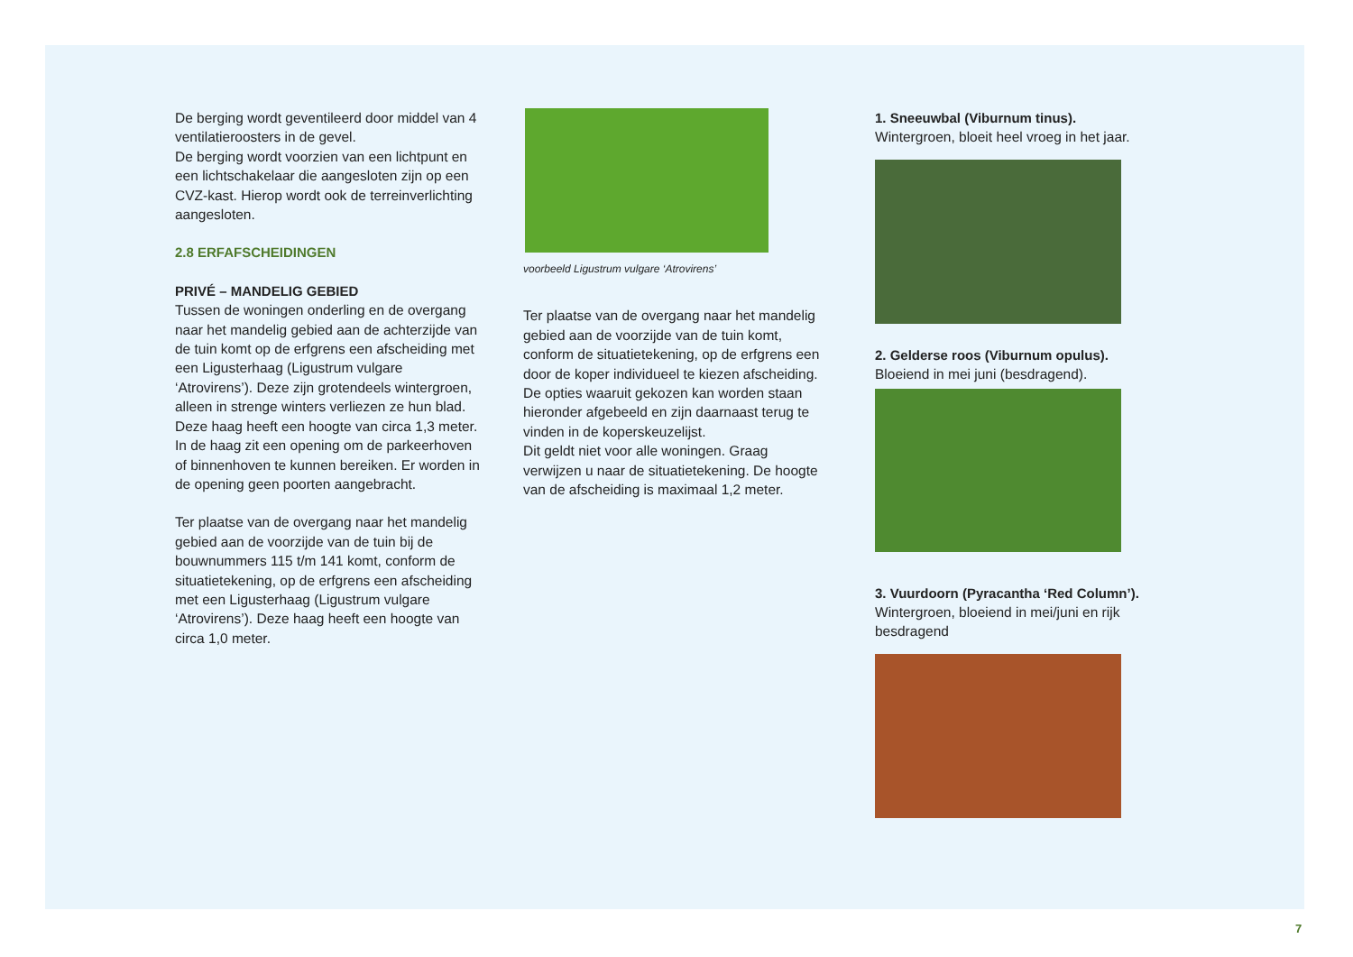De berging wordt geventileerd door middel van 4 ventilatieroosters in de gevel.
De berging wordt voorzien van een lichtpunt en een lichtschakelaar die aangesloten zijn op een CVZ-kast. Hierop wordt ook de terreinverlichting aangesloten.
2.8 ERFAFSCHEIDINGEN
PRIVÉ – MANDELIG GEBIED
Tussen de woningen onderling en de overgang naar het mandelig gebied aan de achterzijde van de tuin komt op de erfgrens een afscheiding met een Ligusterhaag (Ligustrum vulgare ‘Atrovirens’). Deze zijn grotendeels wintergroen, alleen in strenge winters verliezen ze hun blad. Deze haag heeft een hoogte van circa 1,3 meter. In de haag zit een opening om de parkeerhoven of binnenhoven te kunnen bereiken. Er worden in de opening geen poorten aangebracht.
Ter plaatse van de overgang naar het mandelig gebied aan de voorzijde van de tuin bij de bouwnummers 115 t/m 141 komt, conform de situatietekening, op de erfgrens een afscheiding met een Ligusterhaag (Ligustrum vulgare ‘Atrovirens’). Deze haag heeft een hoogte van circa 1,0 meter.
voorbeeld Ligustrum vulgare ‘Atrovirens’
Ter plaatse van de overgang naar het mandelig gebied aan de voorzijde van de tuin komt, conform de situatietekening, op de erfgrens een door de koper individueel te kiezen afscheiding. De opties waaruit gekozen kan worden staan hieronder afgebeeld en zijn daarnaast terug te vinden in de koperskeuzelijst.
Dit geldt niet voor alle woningen. Graag verwijzen u naar de situatietekening. De hoogte van de afscheiding is maximaal 1,2 meter.
1. Sneeuwbal (Viburnum tinus).
Wintergroen, bloeit heel vroeg in het jaar.
2. Gelderse roos (Viburnum opulus).
Bloeiend in mei juni (besdragend).
3. Vuurdoorn (Pyracantha ‘Red Column’).
Wintergroen, bloeiend in mei/juni en rijk besdragend
7